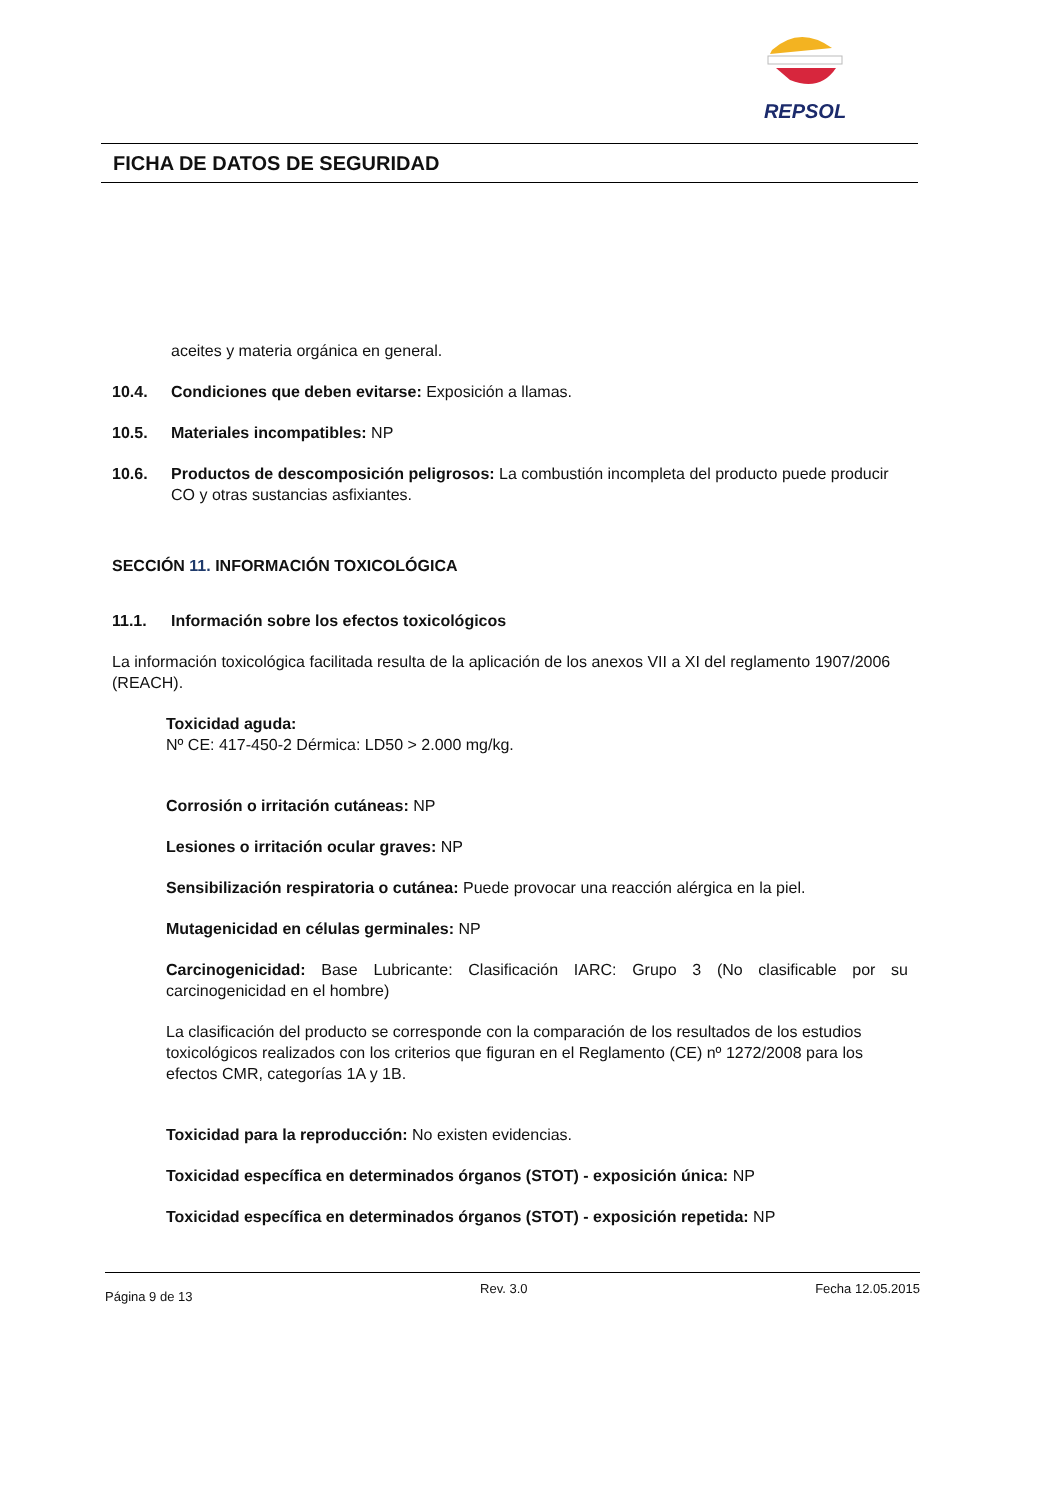REPSOL
FICHA DE DATOS DE SEGURIDAD
aceites y materia orgánica en general.
10.4. Condiciones que deben evitarse: Exposición a llamas.
10.5. Materiales incompatibles: NP
10.6. Productos de descomposición peligrosos: La combustión incompleta del producto puede producir CO y otras sustancias asfixiantes.
SECCIÓN 11. INFORMACIÓN TOXICOLÓGICA
11.1. Información sobre los efectos toxicológicos
La información toxicológica facilitada resulta de la aplicación de los anexos VII a XI del reglamento 1907/2006 (REACH).
Toxicidad aguda:
Nº CE: 417-450-2 Dérmica: LD50 > 2.000 mg/kg.
Corrosión o irritación cutáneas: NP
Lesiones o irritación ocular graves: NP
Sensibilización respiratoria o cutánea: Puede provocar una reacción alérgica en la piel.
Mutagenicidad en células germinales: NP
Carcinogenicidad: Base Lubricante: Clasificación IARC: Grupo 3 (No clasificable por su carcinogenicidad en el hombre)
La clasificación del producto se corresponde con la comparación de los resultados de los estudios toxicológicos realizados con los criterios que figuran en el Reglamento (CE) nº 1272/2008 para los efectos CMR, categorías 1A y 1B.
Toxicidad para la reproducción: No existen evidencias.
Toxicidad específica en determinados órganos (STOT) - exposición única: NP
Toxicidad específica en determinados órganos (STOT) - exposición repetida: NP
Página 9 de 13 Rev. 3.0 Fecha 12.05.2015